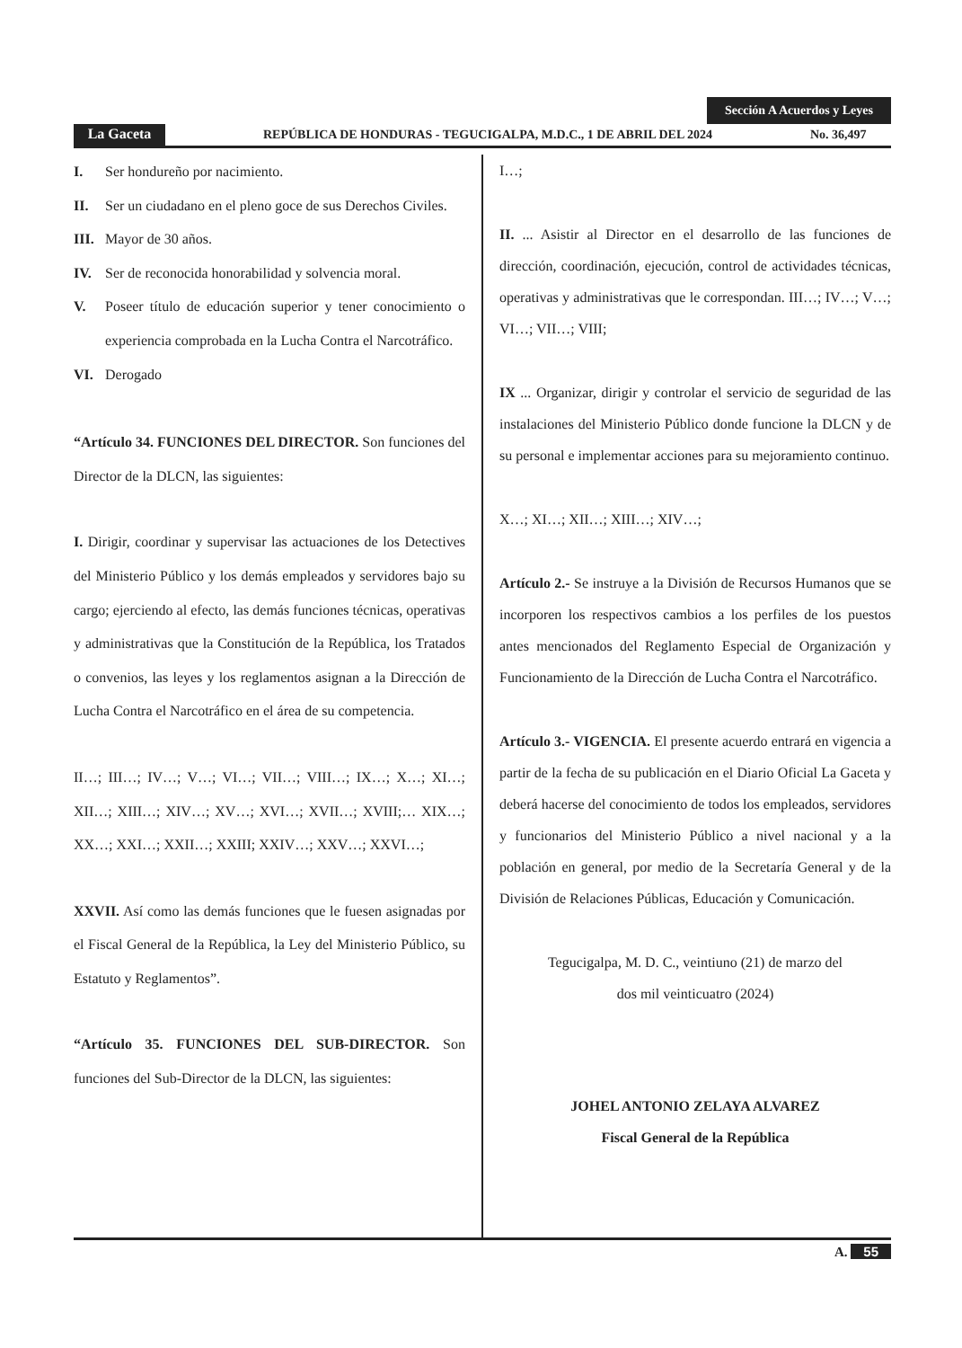Sección A Acuerdos y Leyes
La Gaceta
REPÚBLICA DE HONDURAS - TEGUCIGALPA, M.D.C., 1 DE ABRIL DEL 2024
No. 36,497
I. Ser hondureño por nacimiento.
II. Ser un ciudadano en el pleno goce de sus Derechos Civiles.
III. Mayor de 30 años.
IV. Ser de reconocida honorabilidad y solvencia moral.
V. Poseer título de educación superior y tener conocimiento o experiencia comprobada en la Lucha Contra el Narcotráfico.
VI. Derogado
“Artículo 34. FUNCIONES DEL DIRECTOR. Son funciones del Director de la DLCN, las siguientes:
I. Dirigir, coordinar y supervisar las actuaciones de los Detectives del Ministerio Público y los demás empleados y servidores bajo su cargo; ejerciendo al efecto, las demás funciones técnicas, operativas y administrativas que la Constitución de la República, los Tratados o convenios, las leyes y los reglamentos asignan a la Dirección de Lucha Contra el Narcotráfico en el área de su competencia.
II…; III…; IV…; V…; VI…; VII…; VIII…; IX…; X…; XI…; XII…; XIII…; XIV…; XV…; XVI…; XVII…; XVIII;… XIX…; XX…; XXI…; XXII…; XXIII; XXIV…; XXV…; XXVI…;
XXVII. Así como las demás funciones que le fuesen asignadas por el Fiscal General de la República, la Ley del Ministerio Público, su Estatuto y Reglamentos”.
“Artículo 35. FUNCIONES DEL SUB-DIRECTOR. Son funciones del Sub-Director de la DLCN, las siguientes:
I…;
II. ... Asistir al Director en el desarrollo de las funciones de dirección, coordinación, ejecución, control de actividades técnicas, operativas y administrativas que le correspondan. III…; IV…; V…; VI…; VII…; VIII;
IX ... Organizar, dirigir y controlar el servicio de seguridad de las instalaciones del Ministerio Público donde funcione la DLCN y de su personal e implementar acciones para su mejoramiento continuo.
X…; XI…; XII…; XIII…; XIV…;
Artículo 2.- Se instruye a la División de Recursos Humanos que se incorporen los respectivos cambios a los perfiles de los puestos antes mencionados del Reglamento Especial de Organización y Funcionamiento de la Dirección de Lucha Contra el Narcotráfico.
Artículo 3.- VIGENCIA. El presente acuerdo entrará en vigencia a partir de la fecha de su publicación en el Diario Oficial La Gaceta y deberá hacerse del conocimiento de todos los empleados, servidores y funcionarios del Ministerio Público a nivel nacional y a la población en general, por medio de la Secretaría General y de la División de Relaciones Públicas, Educación y Comunicación.
Tegucigalpa, M. D. C., veintiuno (21) de marzo del
dos mil veinticuatro (2024)
JOHEL ANTONIO ZELAYA ALVAREZ
Fiscal General de la República
A. 55